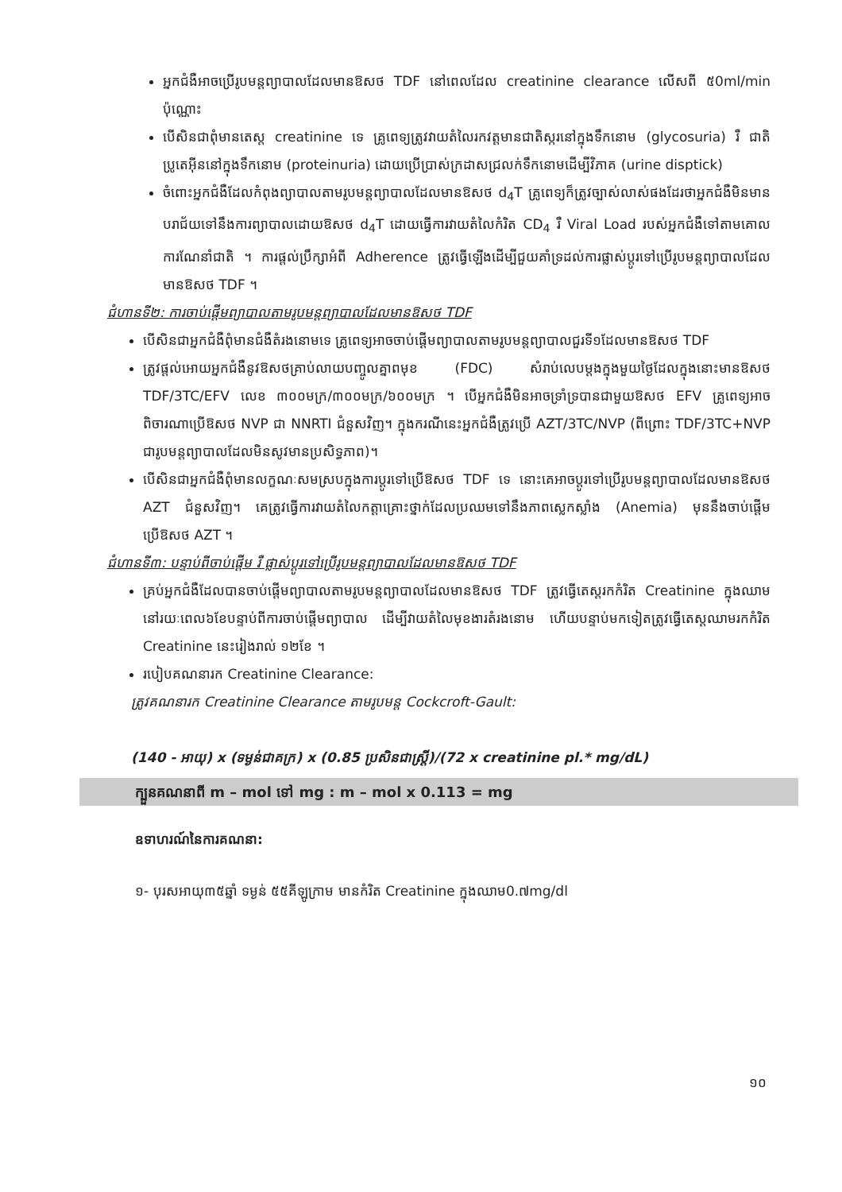អ្នកជំងឺអាចប្រើរូបមន្តព្យាបាលដែលមានឱសថ TDF នៅពេលដែល creatinine clearance លើសពី ៥0ml/min ប៉ុណ្ណោះ
បើសិនជាពុំមានតេស្ត creatinine ទេ គ្រូពេទ្យត្រូវវាយតំលៃរកវត្តមានជាតិស្ករនៅក្នុងទឹកនោម (glycosuria) រឺ ជាតិប្រូតេអ៊ីននៅក្នុងទឹកនោម (proteinuria) ដោយប្រើប្រាស់ក្រដាសជ្រលក់ទឹកនោមដើម្បីវិភាគ (urine disptick)
ចំពោះអ្នកជំងឺដែលកំពុងព្យាបាលតាមរូបមន្តព្យាបាលដែលមានឱសថ d<sub>4</sub>T គ្រូពេទ្យក៏ត្រូវច្បាស់លាស់ផងដែរថាអ្នកជំងឺមិនមានបរាជ័យទៅនឹងការព្យាបាលដោយឱសថ d<sub>4</sub>T ដោយធ្វើការវាយតំលៃកំរិត CD<sub>4</sub> រឺ Viral Load របស់អ្នកជំងឺទៅតាមគោលការណែនាំជាតិ ។ ការផ្តល់ប្រឹក្សាអំពី Adherence ត្រូវធ្វើឡើងដើម្បីជួយគាំទ្រដល់ការផ្លាស់ប្តូរទៅប្រើរូបមន្តព្យាបាលដែលមានឱសថ TDF ។
ជំហានទី២: ការចាប់ផ្តើមព្យាបាលតាមរូបមន្តព្យាបាលដែលមានឱសថ TDF
បើសិនជាអ្នកជំងឺពុំមានជំងឺតំរងនោមទេ គ្រូពេទ្យអាចចាប់ផ្តើមព្យាបាលតាមរូបមន្តព្យាបាលជួរទី១ដែលមានឱសថ TDF
ត្រូវផ្តល់អោយអ្នកជំងឺនូវឱសថគ្រាប់លាយបញ្ចូលគ្នាពមុខ (FDC) សំរាប់លេបម្តងក្នុងមួយថ្ងៃដែលក្នុងនោះមានឱសថ TDF/3TC/EFV លេខ ៣០០មក្រ/៣០០មក្រ/៦០០មក្រ ។ បើអ្នកជំងឺមិនអាចទ្រាំទ្របានជាមួយឱសថ EFV គ្រូពេទ្យអាចពិចារណាប្រើឱសថ NVP ជា NNRTI ជំនួសវិញ។ ក្នុងករណីនេះអ្នកជំងឺត្រូវប្រើ AZT/3TC/NVP (ពីព្រោះ TDF/3TC+NVP ជារូបមន្តព្យាបាលដែលមិនសូវមានប្រសិទ្ធភាព)។
បើសិនជាអ្នកជំងឺពុំមានលក្ខណៈសមស្របក្នុងការប្តូរទៅប្រើឱសថ TDF ទេ នោះគេអាចប្តូរទៅប្រើរូបមន្តព្យាបាលដែលមានឱសថ AZT ជំនួសវិញ។ គេត្រូវធ្វើការវាយតំលៃកត្តាគ្រោះថ្នាក់ដែលប្រឈមទៅនឹងភាពស្លេកស្លាំង (Anemia) មុននឹងចាប់ផ្តើមប្រើឱសថ AZT ។
ជំហានទី៣: បន្ទាប់ពីចាប់ផ្តើម រឺ ផ្លាស់ប្តូរទៅប្រើរូបមន្តព្យាបាលដែលមានឱសថ TDF
គ្រប់អ្នកជំងឺដែលបានចាប់ផ្តើមព្យាបាលតាមរូបមន្តព្យាបាលដែលមានឱសថ TDF ត្រូវធ្វើតេស្តរកកំរិត Creatinine ក្នុងឈាមនៅរយៈពេល៦ខែបន្ទាប់ពីការចាប់ផ្តើមព្យាបាល ដើម្បីវាយតំលៃមុខងារតំរងនោម ហើយបន្ទាប់មកទៀតត្រូវធ្វើតេស្តឈាមរកកំរិត Creatinine នេះរៀងរាល់ ១២ខែ ។
របៀបគណនារក Creatinine Clearance:
ត្រូវគណនារក Creatinine Clearance តាមរូបមន្ត Cockcroft-Gault:
(140 - អាយុ) x (ទម្ងន់ជាគក្រ) x (0.85 ប្រសិនជាស្ត្រី)/(72 x creatinine pl.* mg/dL)
ក្បួនគណនាពី m – mol ទៅ mg : m – mol x 0.113 = mg
ឧទាហរណ៍នៃការគណនា:
១- បុរសអាយុ៣៥ឆ្នាំ ទម្ងន់ ៥៥គីឡូក្រាម មានកំរិត Creatinine ក្នុងឈាម0.៧mg/dl
១០